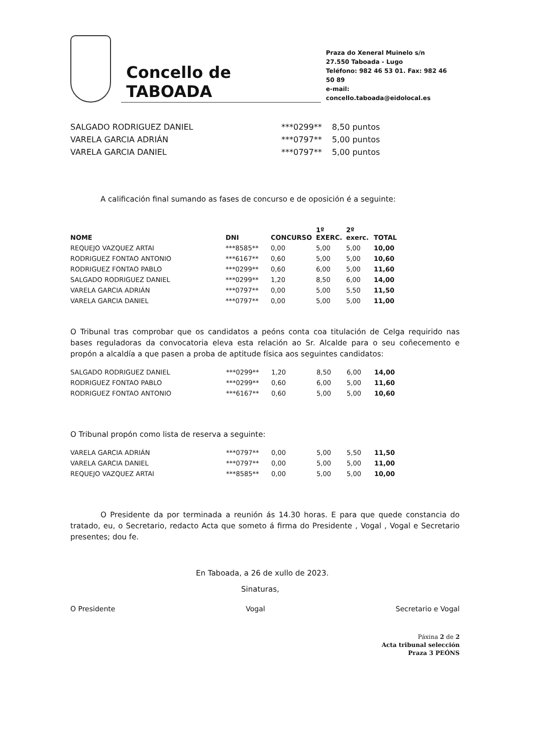Concello de TABOADA
Praza do Xeneral Muinelo s/n
27.550 Taboada - Lugo
Teléfono: 982 46 53 01. Fax: 982 46 50 89
e-mail: concello.taboada@eidolocal.es
| SALGADO RODRIGUEZ DANIEL | ***0299** | 8,50 puntos |
| VARELA GARCIA ADRIÁN | ***0797** | 5,00 puntos |
| VARELA GARCIA DANIEL | ***0797** | 5,00 puntos |
A calificación final sumando as fases de concurso e de oposición é a seguinte:
| NOME | DNI | CONCURSO | 1º EXERC. | 2º exerc. | TOTAL |
| --- | --- | --- | --- | --- | --- |
| REQUEJO VAZQUEZ ARTAI | ***8585** | 0,00 | 5,00 | 5,00 | 10,00 |
| RODRIGUEZ FONTAO ANTONIO | ***6167** | 0,60 | 5,00 | 5,00 | 10,60 |
| RODRIGUEZ FONTAO PABLO | ***0299** | 0,60 | 6,00 | 5,00 | 11,60 |
| SALGADO RODRIGUEZ DANIEL | ***0299** | 1,20 | 8,50 | 6,00 | 14,00 |
| VARELA GARCIA ADRIÁN | ***0797** | 0,00 | 5,00 | 5,50 | 11,50 |
| VARELA GARCIA DANIEL | ***0797** | 0,00 | 5,00 | 5,00 | 11,00 |
O Tribunal tras comprobar que os candidatos a peóns conta coa titulación de Celga requirido nas bases reguladoras da convocatoria eleva esta relación ao Sr. Alcalde para o seu coñecemento e propón a alcaldía a que pasen a proba de aptitude física aos seguintes candidatos:
| SALGADO RODRIGUEZ DANIEL | ***0299** | 1,20 | 8,50 | 6,00 | 14,00 |
| RODRIGUEZ FONTAO PABLO | ***0299** | 0,60 | 6,00 | 5,00 | 11,60 |
| RODRIGUEZ FONTAO ANTONIO | ***6167** | 0,60 | 5,00 | 5,00 | 10,60 |
O Tribunal propón como lista de reserva a seguinte:
| VARELA GARCIA ADRIÁN | ***0797** | 0,00 | 5,00 | 5,50 | 11,50 |
| VARELA GARCIA DANIEL | ***0797** | 0,00 | 5,00 | 5,00 | 11,00 |
| REQUEJO VAZQUEZ ARTAI | ***8585** | 0,00 | 5,00 | 5,00 | 10,00 |
O Presidente da por terminada a reunión ás 14.30 horas. E para que quede constancia do tratado, eu, o Secretario, redacto Acta que someto á firma do Presidente , Vogal , Vogal e Secretario presentes; dou fe.
En Taboada, a 26 de xullo de 2023.
Sinaturas,
O Presidente Vogal Secretario e Vogal
Páxina 2 de 2
Acta tribunal selección
Praza 3 PEÓNS